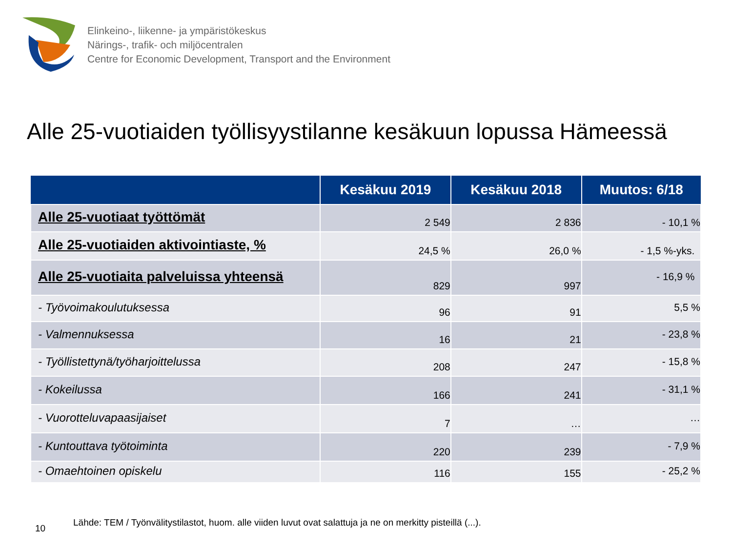Elinkeino-, liikenne- ja ympäristökeskus
Närings-, trafik- och miljöcentralen
Centre for Economic Development, Transport and the Environment
Alle 25-vuotiaiden työllisyystilanne kesäkuun lopussa Hämeessä
| | Kesäkuu 2019 | Kesäkuu 2018 | Muutos: 6/18 |
| --- | --- | --- | --- |
| Alle 25-vuotiaat työttömät | 2 549 | 2 836 | - 10,1 % |
| Alle 25-vuotiaiden aktivointiaste, % | 24,5 % | 26,0 % | - 1,5 %-yks. |
| Alle 25-vuotiaita palveluissa yhteensä | 829 | 997 | - 16,9 % |
| - Työvoimakoulutuksessa | 96 | 91 | 5,5 % |
| - Valmennuksessa | 16 | 21 | - 23,8 % |
| - Työllistettynä/työharjoittelussa | 208 | 247 | - 15,8 % |
| - Kokeilussa | 166 | 241 | - 31,1 % |
| - Vuorotteluvapaasijaiset | 7 | … | … |
| - Kuntouttava työtoiminta | 220 | 239 | - 7,9 % |
| - Omaehtoinen opiskelu | 116 | 155 | - 25,2 % |
10 Lähde: TEM / Työnvälitystilastot, huom. alle viiden luvut ovat salattuja ja ne on merkitty pisteillä (...).